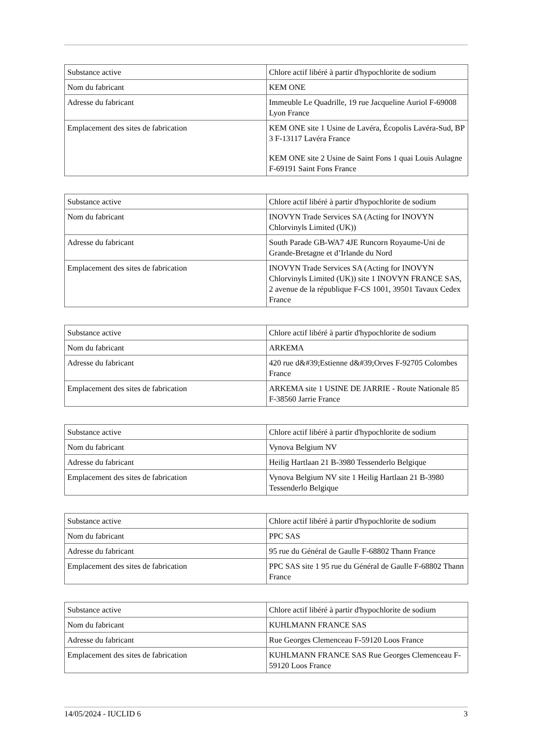| Substance active | Chlore actif libéré à partir d'hypochlorite de sodium |
| Nom du fabricant | KEM ONE |
| Adresse du fabricant | Immeuble Le Quadrille, 19 rue Jacqueline Auriol F-69008 Lyon France |
| Emplacement des sites de fabrication | KEM ONE site 1 Usine de Lavéra, Écopolis Lavéra-Sud, BP 3 F-13117 Lavéra France KEM ONE site 2 Usine de Saint Fons 1 quai Louis Aulagne F-69191 Saint Fons France |
| Substance active | Chlore actif libéré à partir d'hypochlorite de sodium |
| Nom du fabricant | INOVYN Trade Services SA (Acting for INOVYN Chlorvinyls Limited (UK)) |
| Adresse du fabricant | South Parade GB-WA7 4JE Runcorn Royaume-Uni de Grande-Bretagne et d’Irlande du Nord |
| Emplacement des sites de fabrication | INOVYN Trade Services SA (Acting for INOVYN Chlorvinyls Limited (UK)) site 1 INOVYN FRANCE SAS, 2 avenue de la république F-CS 1001, 39501 Tavaux Cedex France |
| Substance active | Chlore actif libéré à partir d'hypochlorite de sodium |
| Nom du fabricant | ARKEMA |
| Adresse du fabricant | 420 rue d&#39;Estienne d&#39;Orves F-92705 Colombes France |
| Emplacement des sites de fabrication | ARKEMA site 1 USINE DE JARRIE - Route Nationale 85 F-38560 Jarrie France |
| Substance active | Chlore actif libéré à partir d'hypochlorite de sodium |
| Nom du fabricant | Vynova Belgium NV |
| Adresse du fabricant | Heilig Hartlaan 21 B-3980 Tessenderlo Belgique |
| Emplacement des sites de fabrication | Vynova Belgium NV site 1 Heilig Hartlaan 21 B-3980 Tessenderlo Belgique |
| Substance active | Chlore actif libéré à partir d'hypochlorite de sodium |
| Nom du fabricant | PPC SAS |
| Adresse du fabricant | 95 rue du Général de Gaulle F-68802 Thann France |
| Emplacement des sites de fabrication | PPC SAS site 1 95 rue du Général de Gaulle F-68802 Thann France |
| Substance active | Chlore actif libéré à partir d'hypochlorite de sodium |
| Nom du fabricant | KUHLMANN FRANCE SAS |
| Adresse du fabricant | Rue Georges Clemenceau F-59120 Loos France |
| Emplacement des sites de fabrication | KUHLMANN FRANCE SAS Rue Georges Clemenceau F-59120 Loos France |
14/05/2024 - IUCLID 6 3